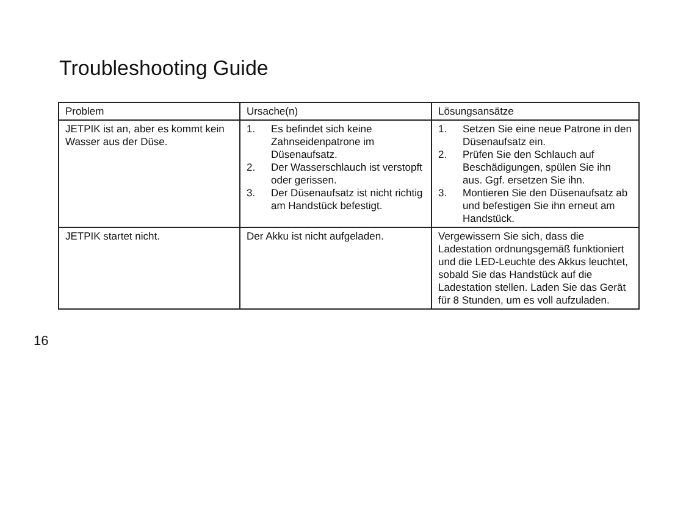Troubleshooting Guide
| Problem | Ursache(n) | Lösungsansätze |
| --- | --- | --- |
| JETPIK ist an, aber es kommt kein Wasser aus der Düse. | 1. Es befindet sich keine Zahnseidenpatrone im Düsenaufsatz. 2. Der Wasserschlauch ist verstopft oder gerissen. 3. Der Düsenaufsatz ist nicht richtig am Handstück befestigt. | 1. Setzen Sie eine neue Patrone in den Düsenaufsatz ein. 2. Prüfen Sie den Schlauch auf Beschädigungen, spülen Sie ihn aus. Ggf. ersetzen Sie ihn. 3. Montieren Sie den Düsenaufsatz ab und befestigen Sie ihn erneut am Handstück. |
| JETPIK startet nicht. | Der Akku ist nicht aufgeladen. | Vergewissern Sie sich, dass die Ladestation ordnungsgemäß funktioniert und die LED-Leuchte des Akkus leuchtet, sobald Sie das Handstück auf die Ladestation stellen. Laden Sie das Gerät für 8 Stunden, um es voll aufzuladen. |
16